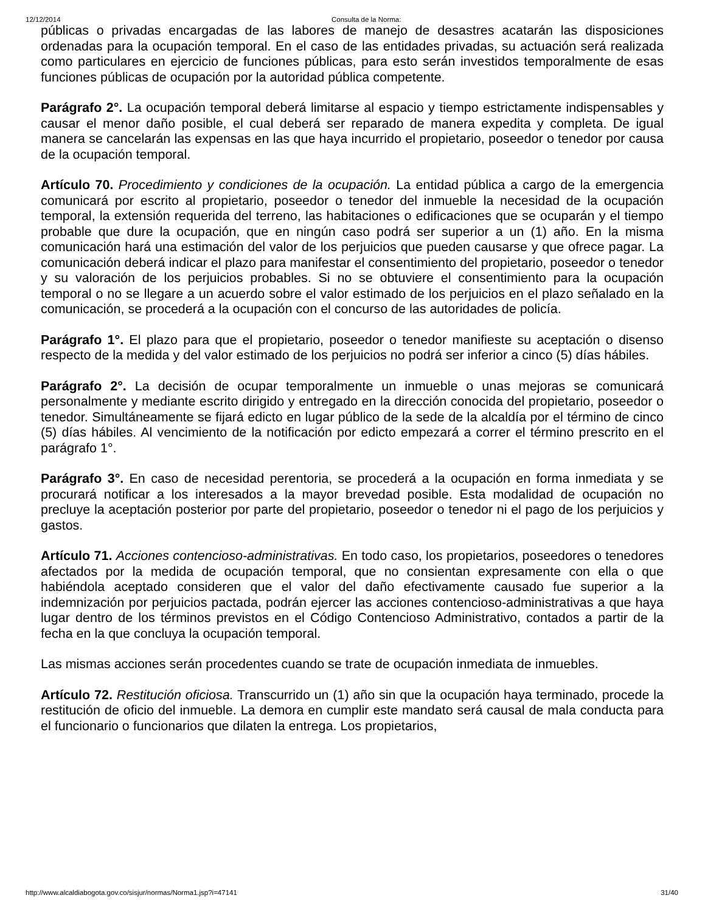12/12/2014 Consulta de la Norma:
públicas o privadas encargadas de las labores de manejo de desastres acatarán las disposiciones ordenadas para la ocupación temporal. En el caso de las entidades privadas, su actuación será realizada como particulares en ejercicio de funciones públicas, para esto serán investidos temporalmente de esas funciones públicas de ocupación por la autoridad pública competente.
Parágrafo 2°. La ocupación temporal deberá limitarse al espacio y tiempo estrictamente indispensables y causar el menor daño posible, el cual deberá ser reparado de manera expedita y completa. De igual manera se cancelarán las expensas en las que haya incurrido el propietario, poseedor o tenedor por causa de la ocupación temporal.
Artículo 70. Procedimiento y condiciones de la ocupación. La entidad pública a cargo de la emergencia comunicará por escrito al propietario, poseedor o tenedor del inmueble la necesidad de la ocupación temporal, la extensión requerida del terreno, las habitaciones o edificaciones que se ocuparán y el tiempo probable que dure la ocupación, que en ningún caso podrá ser superior a un (1) año. En la misma comunicación hará una estimación del valor de los perjuicios que pueden causarse y que ofrece pagar. La comunicación deberá indicar el plazo para manifestar el consentimiento del propietario, poseedor o tenedor y su valoración de los perjuicios probables. Si no se obtuviere el consentimiento para la ocupación temporal o no se llegare a un acuerdo sobre el valor estimado de los perjuicios en el plazo señalado en la comunicación, se procederá a la ocupación con el concurso de las autoridades de policía.
Parágrafo 1°. El plazo para que el propietario, poseedor o tenedor manifieste su aceptación o disenso respecto de la medida y del valor estimado de los perjuicios no podrá ser inferior a cinco (5) días hábiles.
Parágrafo 2°. La decisión de ocupar temporalmente un inmueble o unas mejoras se comunicará personalmente y mediante escrito dirigido y entregado en la dirección conocida del propietario, poseedor o tenedor. Simultáneamente se fijará edicto en lugar público de la sede de la alcaldía por el término de cinco (5) días hábiles. Al vencimiento de la notificación por edicto empezará a correr el término prescrito en el parágrafo 1°.
Parágrafo 3°. En caso de necesidad perentoria, se procederá a la ocupación en forma inmediata y se procurará notificar a los interesados a la mayor brevedad posible. Esta modalidad de ocupación no precluye la aceptación posterior por parte del propietario, poseedor o tenedor ni el pago de los perjuicios y gastos.
Artículo 71. Acciones contencioso-administrativas. En todo caso, los propietarios, poseedores o tenedores afectados por la medida de ocupación temporal, que no consientan expresamente con ella o que habiéndola aceptado consideren que el valor del daño efectivamente causado fue superior a la indemnización por perjuicios pactada, podrán ejercer las acciones contencioso-administrativas a que haya lugar dentro de los términos previstos en el Código Contencioso Administrativo, contados a partir de la fecha en la que concluya la ocupación temporal.
Las mismas acciones serán procedentes cuando se trate de ocupación inmediata de inmuebles.
Artículo 72. Restitución oficiosa. Transcurrido un (1) año sin que la ocupación haya terminado, procede la restitución de oficio del inmueble. La demora en cumplir este mandato será causal de mala conducta para el funcionario o funcionarios que dilaten la entrega. Los propietarios,
http://www.alcaldiabogota.gov.co/sisjur/normas/Norma1.jsp?i=47141 31/40